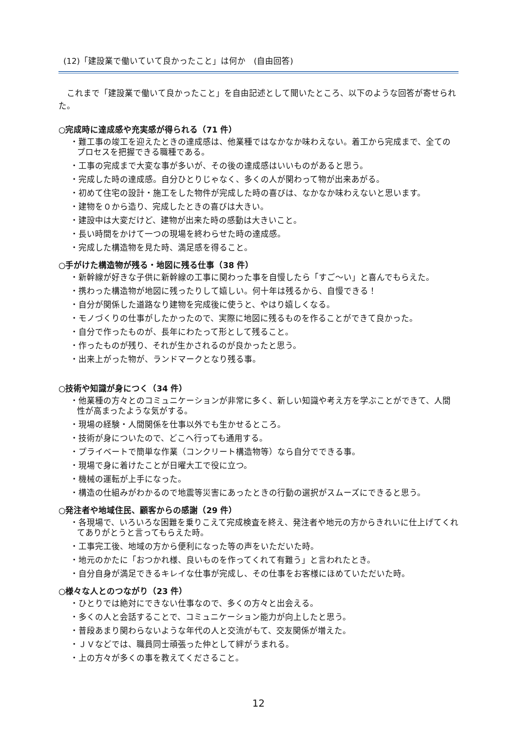(12)「建設業で働いていて良かったこと」は何か　(自由回答)
これまで「建設業で働いて良かったこと」を自由記述として聞いたところ、以下のような回答が寄せられた。
○完成時に達成感や充実感が得られる（71 件）
・難工事の竣工を迎えたときの達成感は、他業種ではなかなか味わえない。着工から完成まで、全てのプロセスを把握できる職種である。
・工事の完成まで大変な事が多いが、その後の達成感はいいものがあると思う。
・完成した時の達成感。自分ひとりじゃなく、多くの人が関わって物が出来あがる。
・初めて住宅の設計・施工をした物件が完成した時の喜びは、なかなか味わえないと思います。
・建物を０から造り、完成したときの喜びは大きい。
・建設中は大変だけど、建物が出来た時の感動は大きいこと。
・長い時間をかけて一つの現場を終わらせた時の達成感。
・完成した構造物を見た時、満足感を得ること。
○手がけた構造物が残る・地図に残る仕事（38 件）
・新幹線が好きな子供に新幹線の工事に関わった事を自慢したら「すご～い」と喜んでもらえた。
・携わった構造物が地図に残ったりして嬉しい。何十年は残るから、自慢できる！
・自分が関係した道路なり建物を完成後に使うと、やはり嬉しくなる。
・モノづくりの仕事がしたかったので、実際に地図に残るものを作ることができて良かった。
・自分で作ったものが、長年にわたって形として残ること。
・作ったものが残り、それが生かされるのが良かったと思う。
・出来上がった物が、ランドマークとなり残る事。
○技術や知識が身につく（34 件）
・他業種の方々とのコミュニケーションが非常に多く、新しい知識や考え方を学ぶことができて、人間性が高まったような気がする。
・現場の経験・人間関係を仕事以外でも生かせるところ。
・技術が身についたので、どこへ行っても通用する。
・プライベートで簡単な作業（コンクリート構造物等）なら自分でできる事。
・現場で身に着けたことが日曜大工で役に立つ。
・機械の運転が上手になった。
・構造の仕組みがわかるので地震等災害にあったときの行動の選択がスムーズにできると思う。
○発注者や地域住民、顧客からの感謝（29 件）
・各現場で、いろいろな困難を乗りこえて完成検査を終え、発注者や地元の方からきれいに仕上げてくれてありがとうと言ってもらえた時。
・工事完工後、地域の方から便利になった等の声をいただいた時。
・地元のかたに「おつかれ様、良いものを作ってくれて有難う」と言われたとき。
・自分自身が満足できるキレイな仕事が完成し、その仕事をお客様にほめていただいた時。
○様々な人とのつながり（23 件）
・ひとりでは絶対にできない仕事なので、多くの方々と出会える。
・多くの人と会話することで、コミュニケーション能力が向上したと思う。
・普段あまり関わらないような年代の人と交流がもて、交友関係が増えた。
・ＪＶなどでは、職員同士頑張った仲として絆がうまれる。
・上の方々が多くの事を教えてくださること。
12